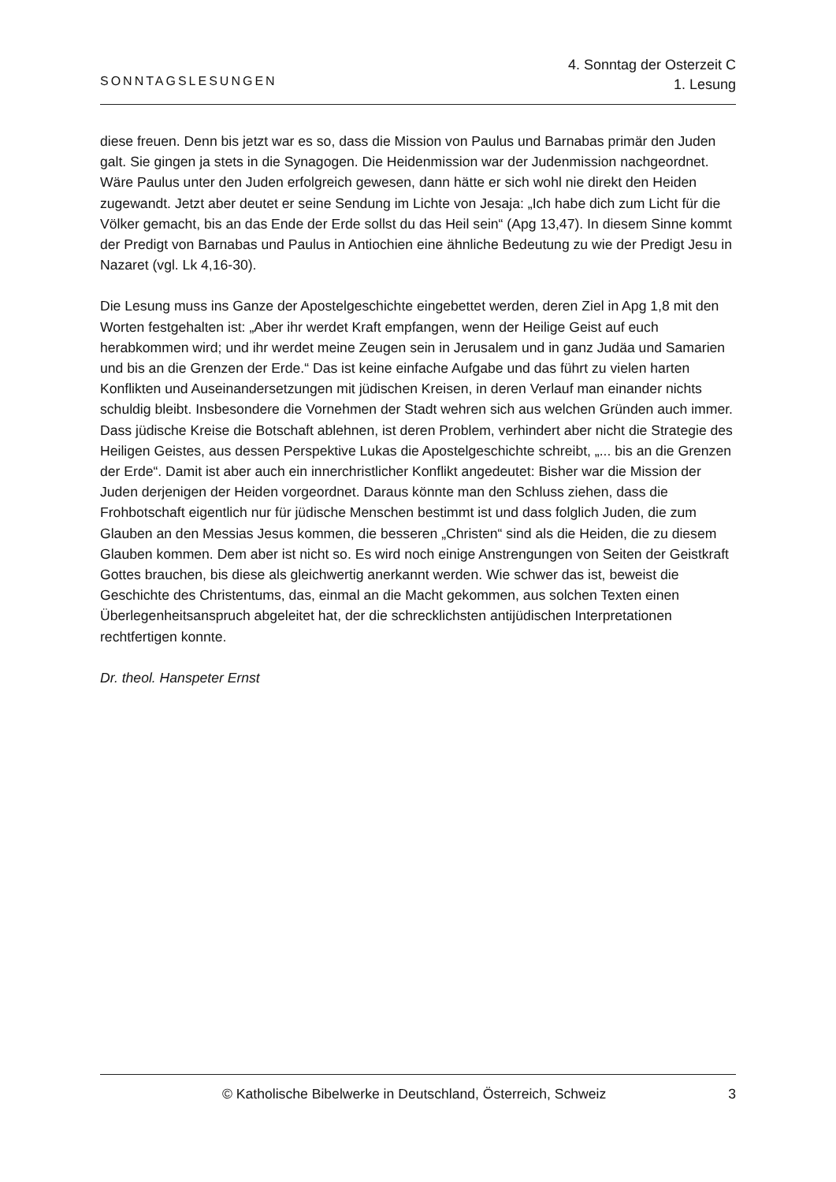SONNTAGSLESUNGEN
4. Sonntag der Osterzeit C
1. Lesung
diese freuen. Denn bis jetzt war es so, dass die Mission von Paulus und Barnabas primär den Juden galt. Sie gingen ja stets in die Synagogen. Die Heidenmission war der Judenmission nachgeordnet. Wäre Paulus unter den Juden erfolgreich gewesen, dann hätte er sich wohl nie direkt den Heiden zugewandt. Jetzt aber deutet er seine Sendung im Lichte von Jesaja: „Ich habe dich zum Licht für die Völker gemacht, bis an das Ende der Erde sollst du das Heil sein“ (Apg 13,47). In diesem Sinne kommt der Predigt von Barnabas und Paulus in Antiochien eine ähnliche Bedeutung zu wie der Predigt Jesu in Nazaret (vgl. Lk 4,16-30).
Die Lesung muss ins Ganze der Apostelgeschichte eingebettet werden, deren Ziel in Apg 1,8 mit den Worten festgehalten ist: „Aber ihr werdet Kraft empfangen, wenn der Heilige Geist auf euch herabkommen wird; und ihr werdet meine Zeugen sein in Jerusalem und in ganz Judäa und Samarien und bis an die Grenzen der Erde.“ Das ist keine einfache Aufgabe und das führt zu vielen harten Konflikten und Auseinandersetzungen mit jüdischen Kreisen, in deren Verlauf man einander nichts schuldig bleibt. Insbesondere die Vornehmen der Stadt wehren sich aus welchen Gründen auch immer.
Dass jüdische Kreise die Botschaft ablehnen, ist deren Problem, verhindert aber nicht die Strategie des Heiligen Geistes, aus dessen Perspektive Lukas die Apostelgeschichte schreibt, „... bis an die Grenzen der Erde“. Damit ist aber auch ein innerchristlicher Konflikt angedeutet: Bisher war die Mission der Juden derjenigen der Heiden vorgeordnet. Daraus könnte man den Schluss ziehen, dass die Frohbotschaft eigentlich nur für jüdische Menschen bestimmt ist und dass folglich Juden, die zum Glauben an den Messias Jesus kommen, die besseren „Christen“ sind als die Heiden, die zu diesem Glauben kommen. Dem aber ist nicht so. Es wird noch einige Anstrengungen von Seiten der Geistkraft Gottes brauchen, bis diese als gleichwertig anerkannt werden. Wie schwer das ist, beweist die Geschichte des Christentums, das, einmal an die Macht gekommen, aus solchen Texten einen Überlegenheitsanspruch abgeleitet hat, der die schrecklichsten antijüdischen Interpretationen rechtfertigen konnte.
Dr. theol. Hanspeter Ernst
© Katholische Bibelwerke in Deutschland, Österreich, Schweiz
3